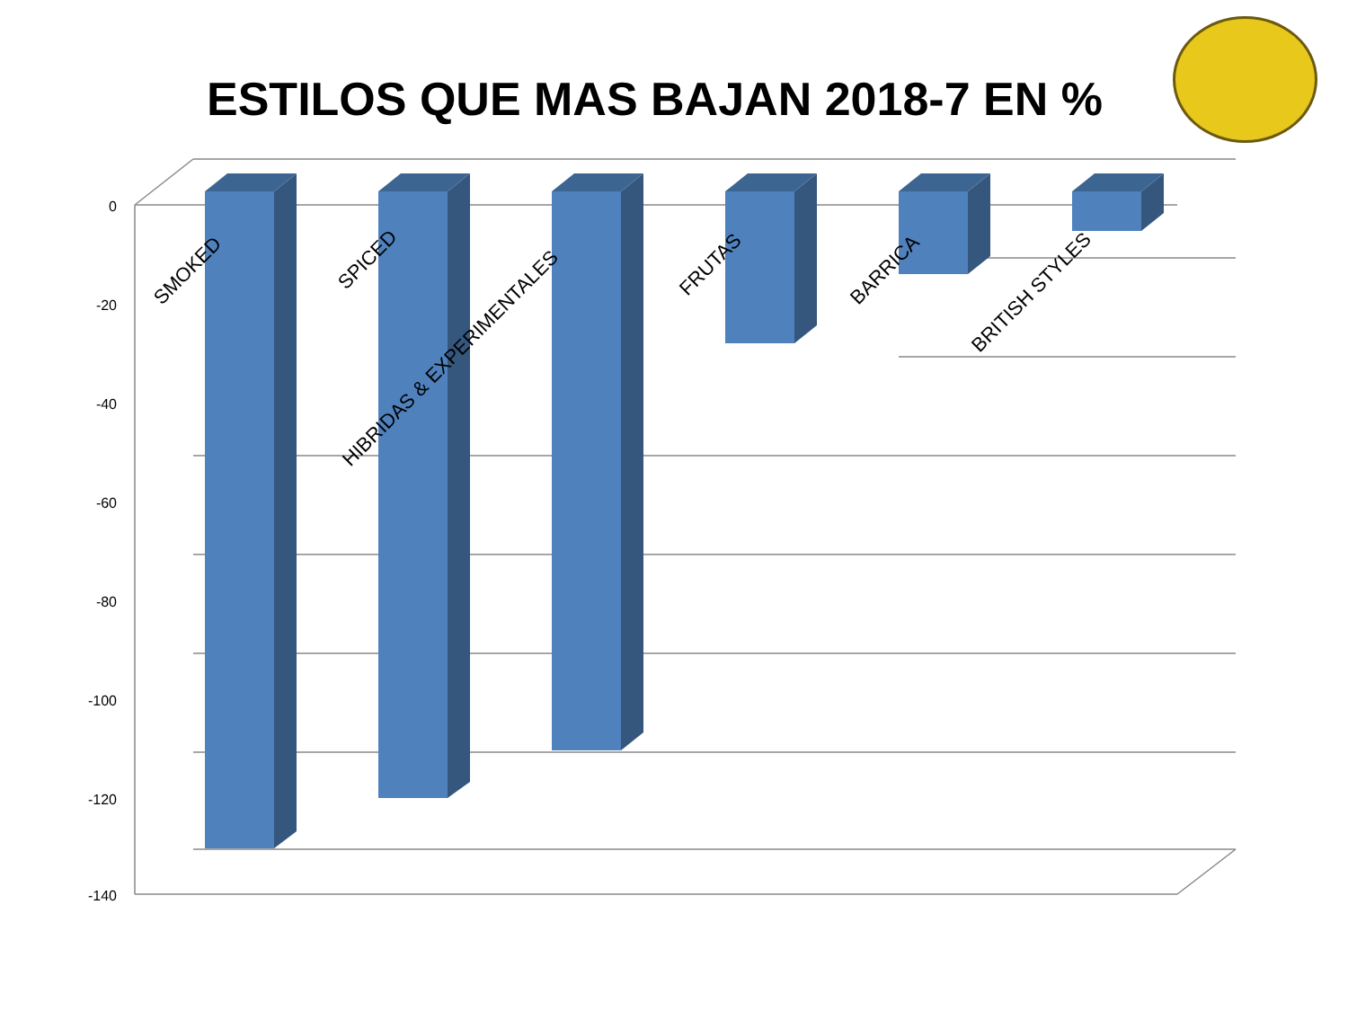ESTILOS QUE MAS BAJAN 2018-7 EN %
0
-20
-40
-60
-80
-100
-120
-140
SMOKED
SPICED
HIBRIDAS & EXPERIMENTALES
FRUTAS
BARRICA
BRITISH STYLES